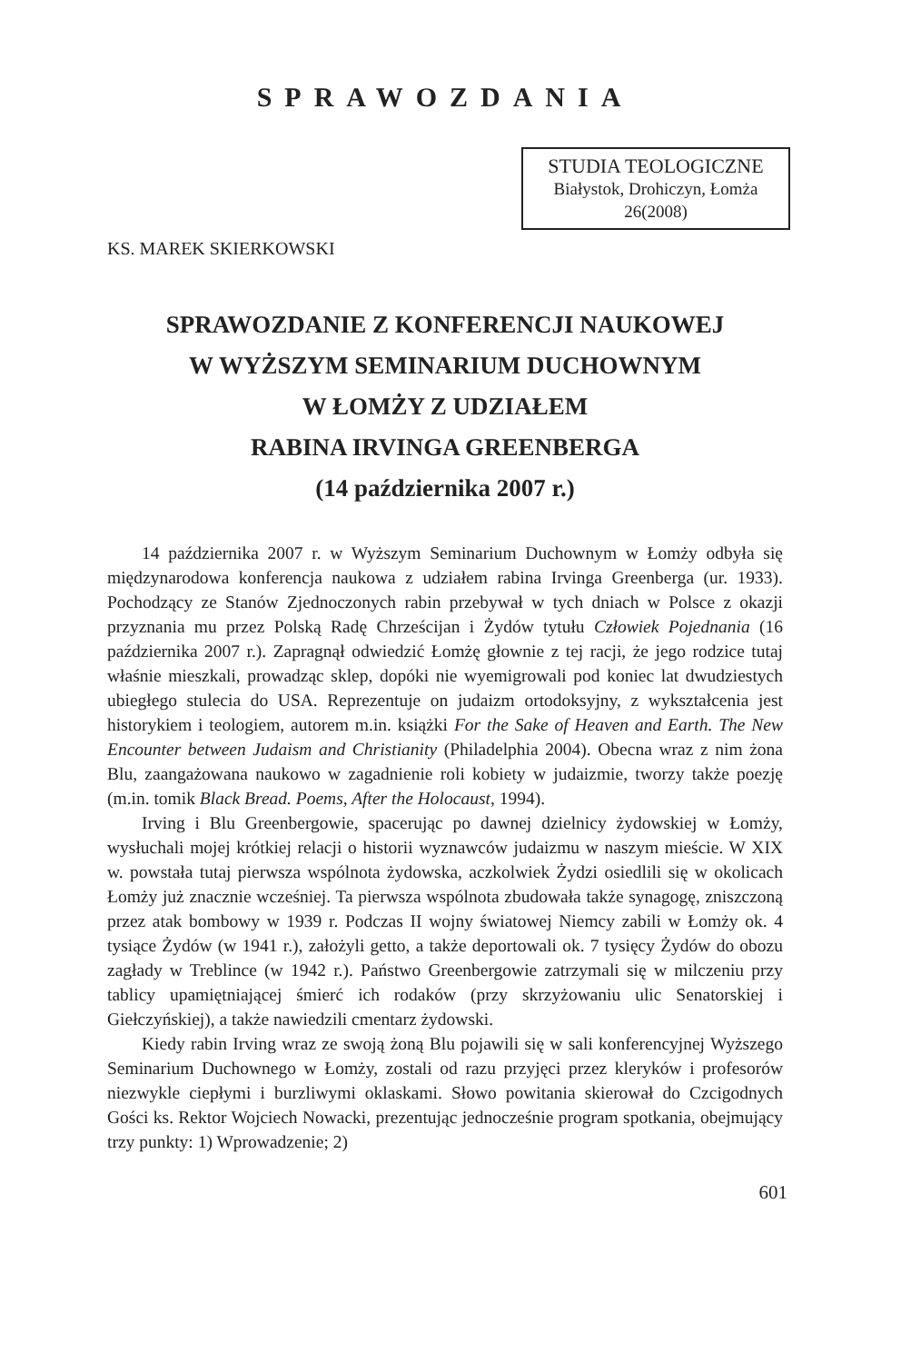SPRAWOZDANIA
STUDIA TEOLOGICZNE
Białystok, Drohiczyn, Łomża
26(2008)
KS. MAREK SKIERKOWSKI
SPRAWOZDANIE Z KONFERENCJI NAUKOWEJ
W WYŻSZYM SEMINARIUM DUCHOWNYM
W ŁOMŻY Z UDZIAŁEM
RABINA IRVINGA GREENBERGA
(14 października 2007 r.)
14 października 2007 r. w Wyższym Seminarium Duchownym w Łomży odbyła się międzynarodowa konferencja naukowa z udziałem rabina Irvinga Greenberga (ur. 1933). Pochodzący ze Stanów Zjednoczonych rabin przebywał w tych dniach w Polsce z okazji przyznania mu przez Polską Radę Chrześcijan i Żydów tytułu Człowiek Pojednania (16 października 2007 r.). Zapragnął odwiedzić Łomżę głownie z tej racji, że jego rodzice tutaj właśnie mieszkali, prowadząc sklep, dopóki nie wyemigrowali pod koniec lat dwudziestych ubiegłego stulecia do USA. Reprezentuje on judaizm ortodoksyjny, z wykształcenia jest historykiem i teologiem, autorem m.in. książki For the Sake of Heaven and Earth. The New Encounter between Judaism and Christianity (Philadelphia 2004). Obecna wraz z nim żona Blu, zaangażowana naukowo w zagadnienie roli kobiety w judaizmie, tworzy także poezję (m.in. tomik Black Bread. Poems, After the Holocaust, 1994).
Irving i Blu Greenbergowie, spacerując po dawnej dzielnicy żydowskiej w Łomży, wysłuchali mojej krótkiej relacji o historii wyznawców judaizmu w naszym mieście. W XIX w. powstała tutaj pierwsza wspólnota żydowska, aczkolwiek Żydzi osiedlili się w okolicach Łomży już znacznie wcześniej. Ta pierwsza wspólnota zbudowała także synagogę, zniszczoną przez atak bombowy w 1939 r. Podczas II wojny światowej Niemcy zabili w Łomży ok. 4 tysiące Żydów (w 1941 r.), założyli getto, a także deportowali ok. 7 tysięcy Żydów do obozu zagłady w Treblince (w 1942 r.). Państwo Greenbergowie zatrzymali się w milczeniu przy tablicy upamiętniającej śmierć ich rodaków (przy skrzyżowaniu ulic Senatorskiej i Giełczyńskiej), a także nawiedzili cmentarz żydowski.
Kiedy rabin Irving wraz ze swoją żoną Blu pojawili się w sali konferencyjnej Wyższego Seminarium Duchownego w Łomży, zostali od razu przyjęci przez kleryków i profesorów niezwykle ciepłymi i burzliwymi oklaskami. Słowo powitania skierował do Czcigodnych Gości ks. Rektor Wojciech Nowacki, prezentując jednocześnie program spotkania, obejmujący trzy punkty: 1) Wprowadzenie; 2)
601